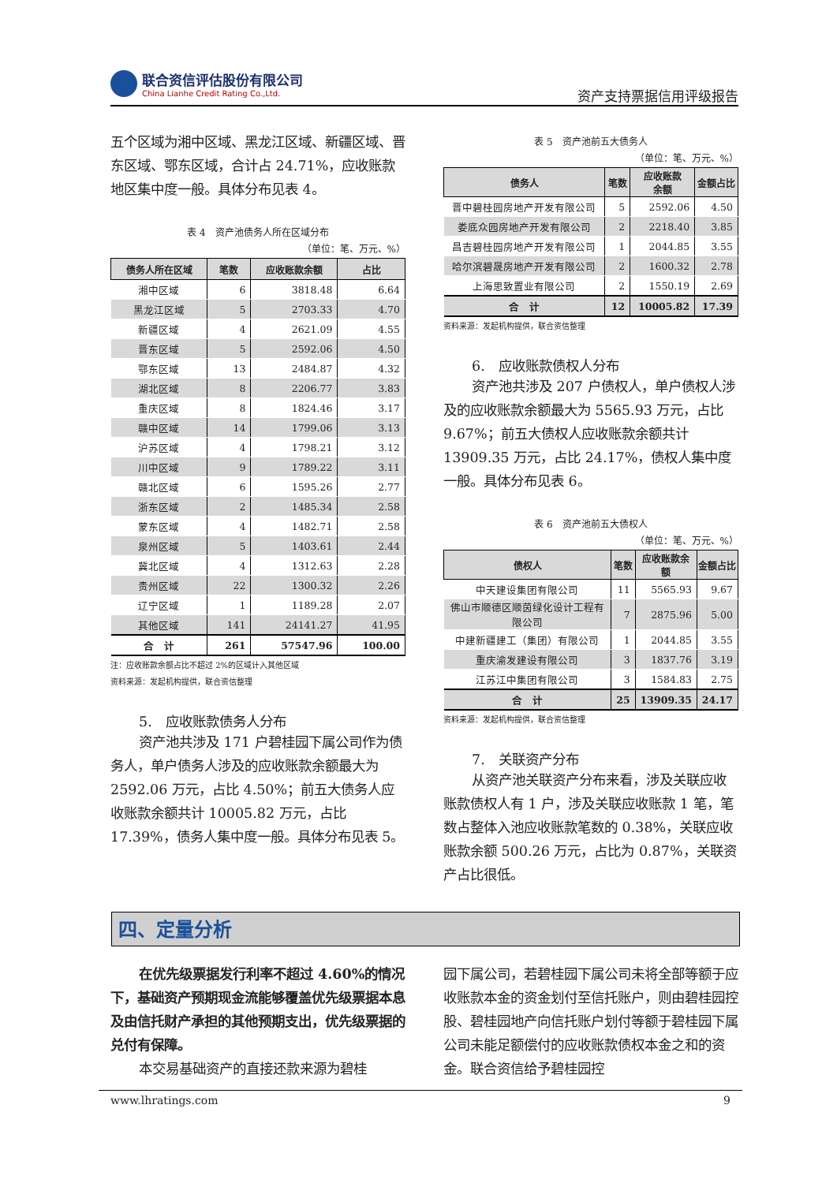联合资信评估股份有限公司
China Lianhe Credit Rating Co.,Ltd.
资产支持票据信用评级报告
五个区域为湘中区域、黑龙江区域、新疆区域、晋东区域、鄂东区域，合计占 24.71%，应收账款地区集中度一般。具体分布见表 4。
表 4　资产池债务人所在区域分布
（单位：笔、万元、%）
| 债务人所在区域 | 笔数 | 应收账款余额 | 占比 |
| --- | --- | --- | --- |
| 湘中区域 | 6 | 3818.48 | 6.64 |
| 黑龙江区域 | 5 | 2703.33 | 4.70 |
| 新疆区域 | 4 | 2621.09 | 4.55 |
| 晋东区域 | 5 | 2592.06 | 4.50 |
| 鄂东区域 | 13 | 2484.87 | 4.32 |
| 湖北区域 | 8 | 2206.77 | 3.83 |
| 重庆区域 | 8 | 1824.46 | 3.17 |
| 赣中区域 | 14 | 1799.06 | 3.13 |
| 沪苏区域 | 4 | 1798.21 | 3.12 |
| 川中区域 | 9 | 1789.22 | 3.11 |
| 赣北区域 | 6 | 1595.26 | 2.77 |
| 浙东区域 | 2 | 1485.34 | 2.58 |
| 蒙东区域 | 4 | 1482.71 | 2.58 |
| 泉州区域 | 5 | 1403.61 | 2.44 |
| 冀北区域 | 4 | 1312.63 | 2.28 |
| 贵州区域 | 22 | 1300.32 | 2.26 |
| 辽宁区域 | 1 | 1189.28 | 2.07 |
| 其他区域 | 141 | 24141.27 | 41.95 |
| 合 计 | 261 | 57547.96 | 100.00 |
注：应收账款余额占比不超过 2%的区域计入其他区域
资料来源：发起机构提供，联合资信整理
5.　应收账款债务人分布
资产池共涉及 171 户碧桂园下属公司作为债务人，单户债务人涉及的应收账款余额最大为 2592.06 万元，占比 4.50%；前五大债务人应收账款余额共计 10005.82 万元，占比 17.39%，债务人集中度一般。具体分布见表 5。
表 5　资产池前五大债务人
（单位：笔、万元、%）
| 债务人 | 笔数 | 应收账款 余额 | 金额占比 |
| --- | --- | --- | --- |
| 晋中碧桂园房地产开发有限公司 | 5 | 2592.06 | 4.50 |
| 娄底众园房地产开发有限公司 | 2 | 2218.40 | 3.85 |
| 昌吉碧桂园房地产开发有限公司 | 1 | 2044.85 | 3.55 |
| 哈尔滨碧晟房地产开发有限公司 | 2 | 1600.32 | 2.78 |
| 上海思致置业有限公司 | 2 | 1550.19 | 2.69 |
| 合 计 | 12 | 10005.82 | 17.39 |
资料来源：发起机构提供，联合资信整理
6.　应收账款债权人分布
资产池共涉及 207 户债权人，单户债权人涉及的应收账款余额最大为 5565.93 万元，占比 9.67%；前五大债权人应收账款余额共计 13909.35 万元，占比 24.17%，债权人集中度一般。具体分布见表 6。
表 6　资产池前五大债权人
（单位：笔、万元、%）
| 债权人 | 笔数 | 应收账款余 额 | 金额占比 |
| --- | --- | --- | --- |
| 中天建设集团有限公司 | 11 | 5565.93 | 9.67 |
| 佛山市顺德区顺茵绿化设计工程有限公司 | 7 | 2875.96 | 5.00 |
| 中建新疆建工（集团）有限公司 | 1 | 2044.85 | 3.55 |
| 重庆渝发建设有限公司 | 3 | 1837.76 | 3.19 |
| 江苏江中集团有限公司 | 3 | 1584.83 | 2.75 |
| 合 计 | 25 | 13909.35 | 24.17 |
资料来源：发起机构提供，联合资信整理
7.　关联资产分布
从资产池关联资产分布来看，涉及关联应收账款债权人有 1 户，涉及关联应收账款 1 笔，笔数占整体入池应收账款笔数的 0.38%，关联应收账款余额 500.26 万元，占比为 0.87%，关联资产占比很低。
四、定量分析
在优先级票据发行利率不超过 4.60%的情况下，基础资产预期现金流能够覆盖优先级票据本息及由信托财产承担的其他预期支出，优先级票据的兑付有保障。
本交易基础资产的直接还款来源为碧桂
园下属公司，若碧桂园下属公司未将全部等额于应收账款本金的资金划付至信托账户，则由碧桂园控股、碧桂园地产向信托账户划付等额于碧桂园下属公司未能足额偿付的应收账款债权本金之和的资金。联合资信给予碧桂园控
www.lhratings.com 9